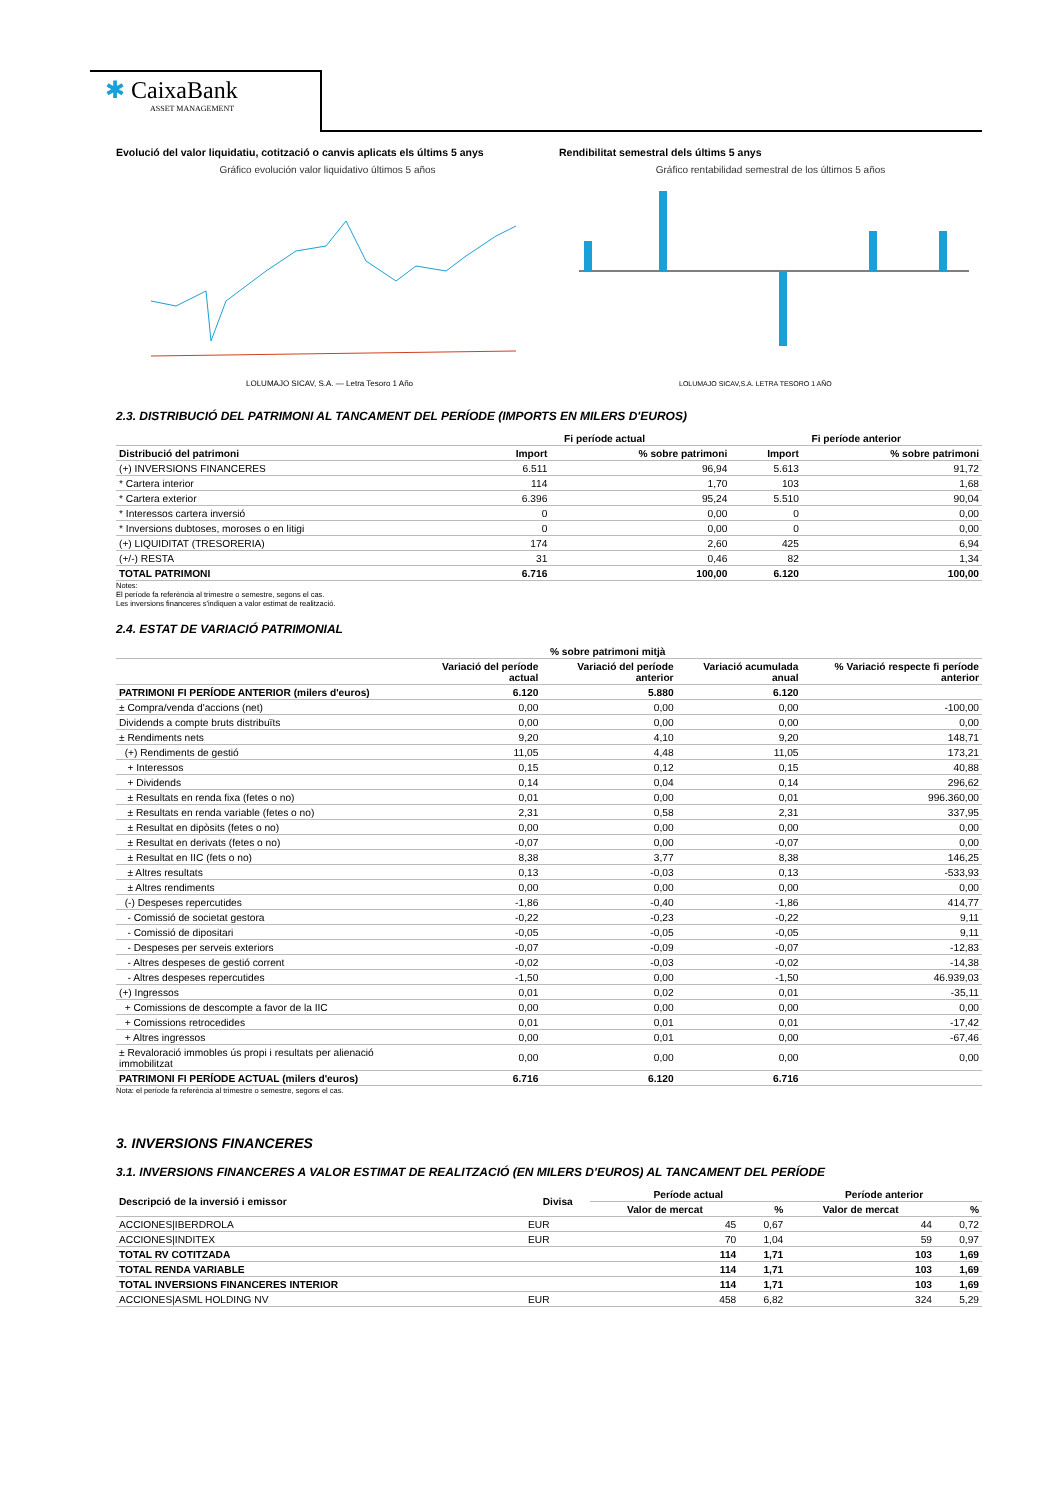✱ CaixaBank
ASSET MANAGEMENT
Evolució del valor liquidatiu, cotització o canvis aplicats els últims 5 anys
Gráfico evolución valor liquidativo últimos 5 años
LOLUMAJO SICAV, S.A. — Letra Tesoro 1 Año
Rendibilitat semestral dels últims 5 anys
Gráfico rentabilidad semestral de los últimos 5 años
LOLUMAJO SICAV,S.A. LETRA TESORO 1 AÑO
2.3. DISTRIBUCIÓ DEL PATRIMONI AL TANCAMENT DEL PERÍODE (IMPORTS EN MILERS D'EUROS)
| | Fi període actual | | Fi període anterior | |
| --- | --- | --- | --- | --- |
| Distribució del patrimoni | Import | % sobre patrimoni | Import | % sobre patrimoni |
| (+) INVERSIONS FINANCERES | 6.511 | 96,94 | 5.613 | 91,72 |
| * Cartera interior | 114 | 1,70 | 103 | 1,68 |
| * Cartera exterior | 6.396 | 95,24 | 5.510 | 90,04 |
| * Interessos cartera inversió | 0 | 0,00 | 0 | 0,00 |
| * Inversions dubtoses, moroses o en litigi | 0 | 0,00 | 0 | 0,00 |
| (+) LIQUIDITAT (TRESORERIA) | 174 | 2,60 | 425 | 6,94 |
| (+/-) RESTA | 31 | 0,46 | 82 | 1,34 |
| TOTAL PATRIMONI | 6.716 | 100,00 | 6.120 | 100,00 |
Notes:
El període fa referència al trimestre o semestre, segons el cas.
Les inversions financeres s'indiquen a valor estimat de realització.
2.4. ESTAT DE VARIACIÓ PATRIMONIAL
| | % sobre patrimoni mitjà | | | |
| --- | --- | --- | --- | --- |
| | Variació del període actual | Variació del període anterior | Variació acumulada anual | % Variació respecte fi període anterior |
| PATRIMONI FI PERÍODE ANTERIOR (milers d'euros) | 6.120 | 5.880 | 6.120 | |
| ± Compra/venda d'accions (net) | 0,00 | 0,00 | 0,00 | -100,00 |
| Dividends a compte bruts distribuïts | 0,00 | 0,00 | 0,00 | 0,00 |
| ± Rendiments nets | 9,20 | 4,10 | 9,20 | 148,71 |
| (+) Rendiments de gestió | 11,05 | 4,48 | 11,05 | 173,21 |
| + Interessos | 0,15 | 0,12 | 0,15 | 40,88 |
| + Dividends | 0,14 | 0,04 | 0,14 | 296,62 |
| ± Resultats en renda fixa (fetes o no) | 0,01 | 0,00 | 0,01 | 996.360,00 |
| ± Resultats en renda variable (fetes o no) | 2,31 | 0,58 | 2,31 | 337,95 |
| ± Resultat en dipòsits (fetes o no) | 0,00 | 0,00 | 0,00 | 0,00 |
| ± Resultat en derivats (fetes o no) | -0,07 | 0,00 | -0,07 | 0,00 |
| ± Resultat en IIC (fets o no) | 8,38 | 3,77 | 8,38 | 146,25 |
| ± Altres resultats | 0,13 | -0,03 | 0,13 | -533,93 |
| ± Altres rendiments | 0,00 | 0,00 | 0,00 | 0,00 |
| (-) Despeses repercutides | -1,86 | -0,40 | -1,86 | 414,77 |
| - Comissió de societat gestora | -0,22 | -0,23 | -0,22 | 9,11 |
| - Comissió de dipositari | -0,05 | -0,05 | -0,05 | 9,11 |
| - Despeses per serveis exteriors | -0,07 | -0,09 | -0,07 | -12,83 |
| - Altres despeses de gestió corrent | -0,02 | -0,03 | -0,02 | -14,38 |
| - Altres despeses repercutides | -1,50 | 0,00 | -1,50 | 46.939,03 |
| (+) Ingressos | 0,01 | 0,02 | 0,01 | -35,11 |
| + Comissions de descompte a favor de la IIC | 0,00 | 0,00 | 0,00 | 0,00 |
| + Comissions retrocedides | 0,01 | 0,01 | 0,01 | -17,42 |
| + Altres ingressos | 0,00 | 0,01 | 0,00 | -67,46 |
| ± Revaloració immobles ús propi i resultats per alienació immobilitzat | 0,00 | 0,00 | 0,00 | 0,00 |
| PATRIMONI FI PERÍODE ACTUAL (milers d'euros) | 6.716 | 6.120 | 6.716 | |
Nota: el període fa referència al trimestre o semestre, segons el cas.
3. INVERSIONS FINANCERES
3.1. INVERSIONS FINANCERES A VALOR ESTIMAT DE REALITZACIÓ (EN MILERS D'EUROS) AL TANCAMENT DEL PERÍODE
| Descripció de la inversió i emissor | Divisa | Període actual | | Període anterior | |
| --- | --- | --- | --- | --- | --- |
| | | Valor de mercat | % | Valor de mercat | % |
| ACCIONES/IBERDROLA | EUR | 45 | 0,67 | 44 | 0,72 |
| ACCIONES/INDITEX | EUR | 70 | 1,04 | 59 | 0,97 |
| TOTAL RV COTITZADA | | 114 | 1,71 | 103 | 1,69 |
| TOTAL RENDA VARIABLE | | 114 | 1,71 | 103 | 1,69 |
| TOTAL INVERSIONS FINANCERES INTERIOR | | 114 | 1,71 | 103 | 1,69 |
| ACCIONES/ASML HOLDING NV | EUR | 458 | 6,82 | 324 | 5,29 |